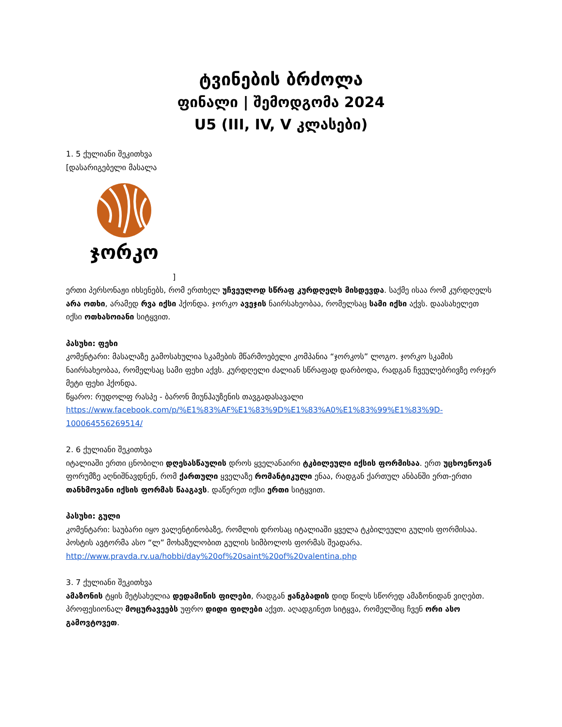ტვინების ბრძოლა
ფინალი | შემოდგომა 2024
U5 (III, IV, V კლასები)
1. 5 ქულიანი შეკითხვა
[დასარიგებელი მასალა
ჯორკო
]
ერთი პერსონაჟი იხსენებს, რომ ერთხელ უჩვეულოდ სწრაფ კურდღელს მისდევდა. საქმე ისაა რომ კურდღელს არა ოთხი, არამედ რვა იქსი ჰქონდა. ჯორკო ავეჯის ნაირსახეობაა, რომელსაც სამი იქსი აქვს. დაასახელეთ იქსი ოთხასოიანი სიტყვით.
პასუხი: ფეხი
კომენტარი: მასალაზე გამოსახულია სკამების მწარმოებელი კომპანია “ჯორკოს” ლოგო. ჯორკო სკამის ნაირსახეობაა, რომელსაც სამი ფეხი აქვს. კურდღელი ძალიან სწრაფად დარბოდა, რადგან ჩვეულებრივზე ორჯერ მეტი ფეხი ჰქონდა.
წყარო: რუდოლფ რასპე - ბარონ მიუნჰაუზენის თავგადასავალი
https://www.facebook.com/p/%E1%83%AF%E1%83%9D%E1%83%A0%E1%83%99%E1%83%9D-100064556269514/
2. 6 ქულიანი შეკითხვა
იტალიაში ერთი ცნობილი დღესასწაულის დროს ყველანაირი ტკბილეული იქსის ფორმისაა. ერთ უცხოენოვან ფორუმზე აღნიშნავდნენ, რომ ქართული ყველაზე რომანტიკული ენაა, რადგან ქართულ ანბანში ერთ-ერთი თანხმოვანი იქსის ფორმას წააგავს. დაწერეთ იქსი ერთი სიტყვით.
პასუხი: გული
კომენტარი: საუბარი იყო ვალენტინობაზე, რომლის დროსაც იტალიაში ყველა ტკბილეული გულის ფორმისაა. პოსტის ავტორმა ასო “ლ” მოხაზულობით გულის სიმბოლოს ფორმას შეადარა.
http://www.pravda.rv.ua/hobbi/day%20of%20saint%20of%20valentina.php
3. 7 ქულიანი შეკითხვა
ამაზონის ტყის მეტსახელია დედამიწის ფილები, რადგან ჟანგბადის დიდ წილს სწორედ ამაზონიდან ვიღებთ. პროფესიონალ მოცურავეებს უფრო დიდი ფილები აქვთ. აღადგინეთ სიტყვა, რომელშიც ჩვენ ორი ასო გამოვტოვეთ.